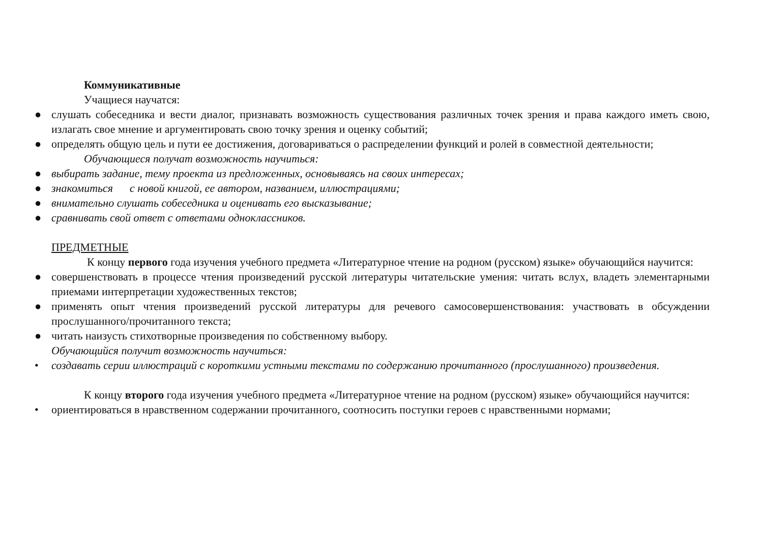Коммуникативные
Учащиеся научатся:
● слушать собеседника и вести диалог, признавать возможность существования различных точек зрения и права каждого иметь свою, излагать свое мнение и аргументировать свою точку зрения и оценку событий;
● определять общую цель и пути ее достижения, договариваться о распределении функций и ролей в совместной деятельности;
Обучающиеся получат возможность научиться:
● выбирать задание, тему проекта из предложенных, основываясь на своих интересах;
● знакомиться с новой книгой, ее автором, названием, иллюстрациями;
● внимательно слушать собеседника и оценивать его высказывание;
● сравнивать свой ответ с ответами одноклассников.
ПРЕДМЕТНЫЕ
К концу первого года изучения учебного предмета «Литературное чтение на родном (русском) языке» обучающийся научится:
● совершенствовать в процессе чтения произведений русской литературы читательские умения: читать вслух, владеть элементарными приемами интерпретации художественных текстов;
● применять опыт чтения произведений русской литературы для речевого самосовершенствования: участвовать в обсуждении прослушанного/прочитанного текста;
● читать наизусть стихотворные произведения по собственному выбору.
Обучающийся получит возможность научиться:
• создавать серии иллюстраций с короткими устными текстами по содержанию прочитанного (прослушанного) произведения.
К концу второго года изучения учебного предмета «Литературное чтение на родном (русском) языке» обучающийся научится:
• ориентироваться в нравственном содержании прочитанного, соотносить поступки героев с нравственными нормами;